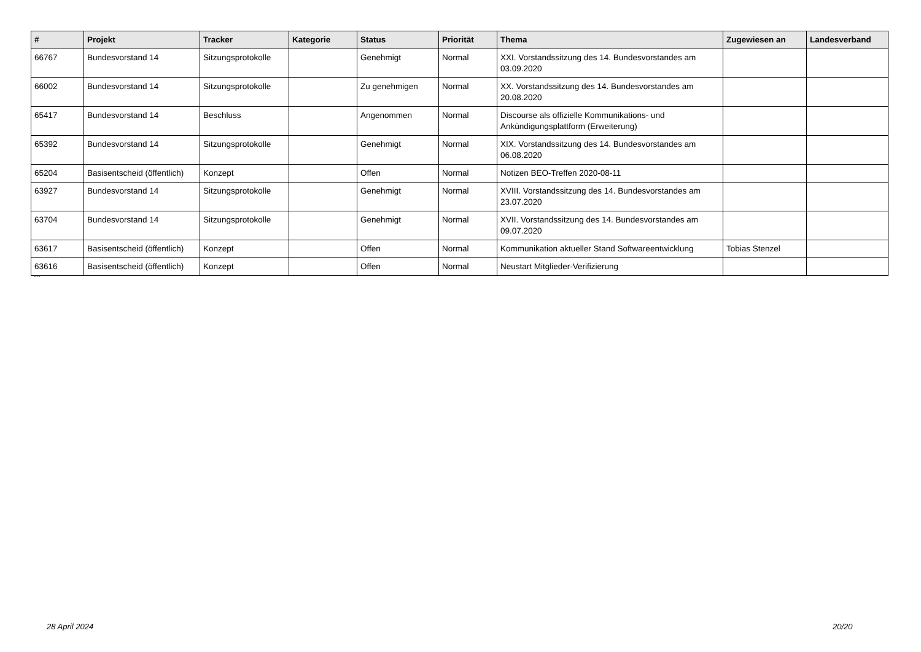| # | Projekt | Tracker | Kategorie | Status | Priorität | Thema | Zugewiesen an | Landesverband |
| --- | --- | --- | --- | --- | --- | --- | --- | --- |
| 66767 | Bundesvorstand 14 | Sitzungsprotokolle | | Genehmigt | Normal | XXI. Vorstandssitzung des 14. Bundesvorstandes am 03.09.2020 | | |
| 66002 | Bundesvorstand 14 | Sitzungsprotokolle | | Zu genehmigen | Normal | XX. Vorstandssitzung des 14. Bundesvorstandes am 20.08.2020 | | |
| 65417 | Bundesvorstand 14 | Beschluss | | Angenommen | Normal | Discourse als offizielle Kommunikations- und Ankündigungsplattform (Erweiterung) | | |
| 65392 | Bundesvorstand 14 | Sitzungsprotokolle | | Genehmigt | Normal | XIX. Vorstandssitzung des 14. Bundesvorstandes am 06.08.2020 | | |
| 65204 | Basisentscheid (öffentlich) | Konzept | | Offen | Normal | Notizen BEO-Treffen 2020-08-11 | | |
| 63927 | Bundesvorstand 14 | Sitzungsprotokolle | | Genehmigt | Normal | XVIII. Vorstandssitzung des 14. Bundesvorstandes am 23.07.2020 | | |
| 63704 | Bundesvorstand 14 | Sitzungsprotokolle | | Genehmigt | Normal | XVII. Vorstandssitzung des 14. Bundesvorstandes am 09.07.2020 | | |
| 63617 | Basisentscheid (öffentlich) | Konzept | | Offen | Normal | Kommunikation aktueller Stand Softwareentwicklung | Tobias Stenzel | |
| 63616 | Basisentscheid (öffentlich) | Konzept | | Offen | Normal | Neustart Mitglieder-Verifizierung | | |
...
28 April 2024 20/20